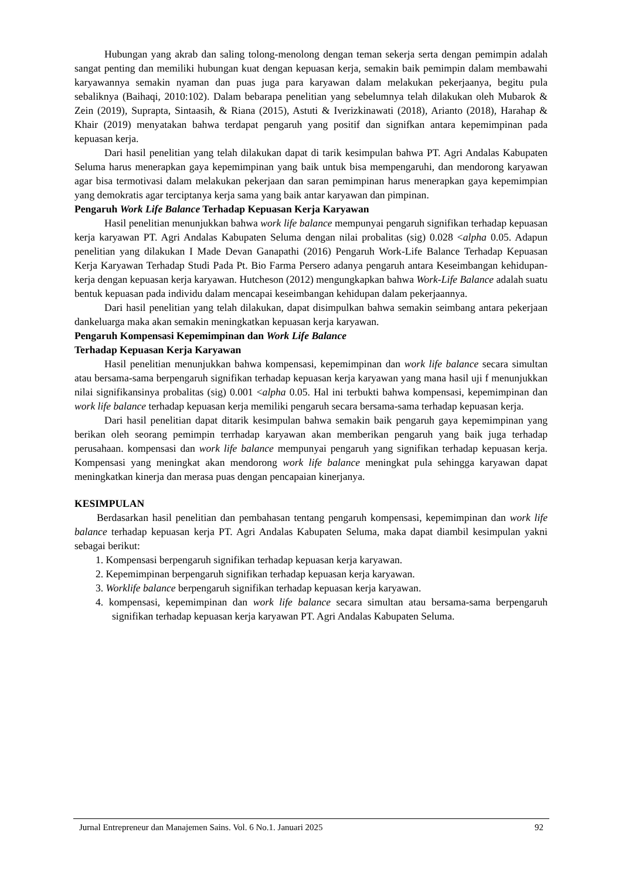Hubungan yang akrab dan saling tolong-menolong dengan teman sekerja serta dengan pemimpin adalah sangat penting dan memiliki hubungan kuat dengan kepuasan kerja, semakin baik pemimpin dalam membawahi karyawannya semakin nyaman dan puas juga para karyawan dalam melakukan pekerjaanya, begitu pula sebaliknya (Baihaqi, 2010:102). Dalam bebarapa penelitian yang sebelumnya telah dilakukan oleh Mubarok & Zein (2019), Suprapta, Sintaasih, & Riana (2015), Astuti & Iverizkinawati (2018), Arianto (2018), Harahap & Khair (2019) menyatakan bahwa terdapat pengaruh yang positif dan signifkan antara kepemimpinan pada kepuasan kerja.
Dari hasil penelitian yang telah dilakukan dapat di tarik kesimpulan bahwa PT. Agri Andalas Kabupaten Seluma harus menerapkan gaya kepemimpinan yang baik untuk bisa mempengaruhi, dan mendorong karyawan agar bisa termotivasi dalam melakukan pekerjaan dan saran pemimpinan harus menerapkan gaya kepemimpian yang demokratis agar terciptanya kerja sama yang baik antar karyawan dan pimpinan.
Pengaruh Work Life Balance Terhadap Kepuasan Kerja Karyawan
Hasil penelitian menunjukkan bahwa work life balance mempunyai pengaruh signifikan terhadap kepuasan kerja karyawan PT. Agri Andalas Kabupaten Seluma dengan nilai probalitas (sig) 0.028 <alpha 0.05. Adapun penelitian yang dilakukan I Made Devan Ganapathi (2016) Pengaruh Work-Life Balance Terhadap Kepuasan Kerja Karyawan Terhadap Studi Pada Pt. Bio Farma Persero adanya pengaruh antara Keseimbangan kehidupan-kerja dengan kepuasan kerja karyawan. Hutcheson (2012) mengungkapkan bahwa Work-Life Balance adalah suatu bentuk kepuasan pada individu dalam mencapai keseimbangan kehidupan dalam pekerjaannya.
Dari hasil penelitian yang telah dilakukan, dapat disimpulkan bahwa semakin seimbang antara pekerjaan dankeluarga maka akan semakin meningkatkan kepuasan kerja karyawan.
Pengaruh Kompensasi Kepemimpinan dan Work Life Balance
Terhadap Kepuasan Kerja Karyawan
Hasil penelitian menunjukkan bahwa kompensasi, kepemimpinan dan work life balance secara simultan atau bersama-sama berpengaruh signifikan terhadap kepuasan kerja karyawan yang mana hasil uji f menunjukkan nilai signifikansinya probalitas (sig) 0.001 <alpha 0.05. Hal ini terbukti bahwa kompensasi, kepemimpinan dan work life balance terhadap kepuasan kerja memiliki pengaruh secara bersama-sama terhadap kepuasan kerja.
Dari hasil penelitian dapat ditarik kesimpulan bahwa semakin baik pengaruh gaya kepemimpinan yang berikan oleh seorang pemimpin terrhadap karyawan akan memberikan pengaruh yang baik juga terhadap perusahaan. kompensasi dan work life balance mempunyai pengaruh yang signifikan terhadap kepuasan kerja. Kompensasi yang meningkat akan mendorong work life balance meningkat pula sehingga karyawan dapat meningkatkan kinerja dan merasa puas dengan pencapaian kinerjanya.
KESIMPULAN
Berdasarkan hasil penelitian dan pembahasan tentang pengaruh kompensasi, kepemimpinan dan work life balance terhadap kepuasan kerja PT. Agri Andalas Kabupaten Seluma, maka dapat diambil kesimpulan yakni sebagai berikut:
1. Kompensasi berpengaruh signifikan terhadap kepuasan kerja karyawan.
2. Kepemimpinan berpengaruh signifikan terhadap kepuasan kerja karyawan.
3. Worklife balance berpengaruh signifikan terhadap kepuasan kerja karyawan.
4. kompensasi, kepemimpinan dan work life balance secara simultan atau bersama-sama berpengaruh signifikan terhadap kepuasan kerja karyawan PT. Agri Andalas Kabupaten Seluma.
Jurnal Entrepreneur dan Manajemen Sains. Vol. 6 No.1. Januari 2025 92